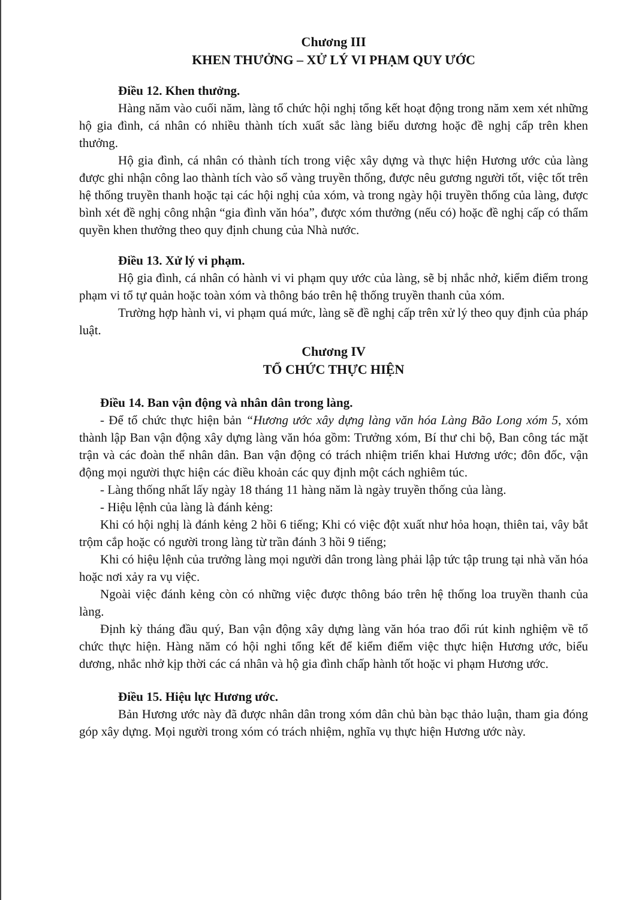Chương III
KHEN THƯỞNG – XỬ LÝ VI PHẠM QUY ƯỚC
Điều 12. Khen thưởng.
Hàng năm vào cuối năm, làng tổ chức hội nghị tổng kết hoạt động trong năm xem xét những hộ gia đình, cá nhân có nhiều thành tích xuất sắc làng biểu dương hoặc đề nghị cấp trên khen thưởng.
Hộ gia đình, cá nhân có thành tích trong việc xây dựng và thực hiện Hương ước của làng được ghi nhận công lao thành tích vào sổ vàng truyền thống, được nêu gương người tốt, việc tốt trên hệ thống truyền thanh hoặc tại các hội nghị của xóm, và trong ngày hội truyền thống của làng, được bình xét đề nghị công nhận “gia đình văn hóa”, được xóm thưởng (nếu có) hoặc đề nghị cấp có thẩm quyền khen thưởng theo quy định chung của Nhà nước.
Điều 13. Xử lý vi phạm.
Hộ gia đình, cá nhân có hành vi vi phạm quy ước của làng, sẽ bị nhắc nhở, kiểm điểm trong phạm vi tổ tự quản hoặc toàn xóm và thông báo trên hệ thống truyền thanh của xóm.
Trường hợp hành vi, vi phạm quá mức, làng sẽ đề nghị cấp trên xử lý theo quy định của pháp luật.
Chương IV
TỔ CHỨC THỰC HIỆN
Điều 14. Ban vận động và nhân dân trong làng.
- Để tổ chức thực hiện bản “Hương ước xây dựng làng văn hóa Làng Bão Long xóm 5, xóm thành lập Ban vận động xây dựng làng văn hóa gồm: Trưởng xóm, Bí thư chi bộ, Ban công tác mặt trận và các đoàn thể nhân dân. Ban vận động có trách nhiệm triển khai Hương ước; đôn đốc, vận động mọi người thực hiện các điều khoản các quy định một cách nghiêm túc.
- Làng thống nhất lấy ngày 18 tháng 11 hàng năm là ngày truyền thống của làng.
- Hiệu lệnh của làng là đánh kẻng:
Khi có hội nghị là đánh kẻng 2 hồi 6 tiếng; Khi có việc đột xuất như hỏa hoạn, thiên tai, vây bắt trộm cắp hoặc có người trong làng từ trần đánh 3 hồi 9 tiếng;
Khi có hiệu lệnh của trưởng làng mọi người dân trong làng phải lập tức tập trung tại nhà văn hóa hoặc nơi xảy ra vụ việc.
Ngoài việc đánh kẻng còn có những việc được thông báo trên hệ thống loa truyền thanh của làng.
Định kỳ tháng đầu quý, Ban vận động xây dựng làng văn hóa trao đổi rút kinh nghiệm về tổ chức thực hiện. Hàng năm có hội nghi tổng kết để kiểm điểm việc thực hiện Hương ước, biểu dương, nhắc nhở kịp thời các cá nhân và hộ gia đình chấp hành tốt hoặc vi phạm Hương ước.
Điều 15. Hiệu lực Hương ước.
Bản Hương ước này đã được nhân dân trong xóm dân chủ bàn bạc thảo luận, tham gia đóng góp xây dựng. Mọi người trong xóm có trách nhiệm, nghĩa vụ thực hiện Hương ước này.